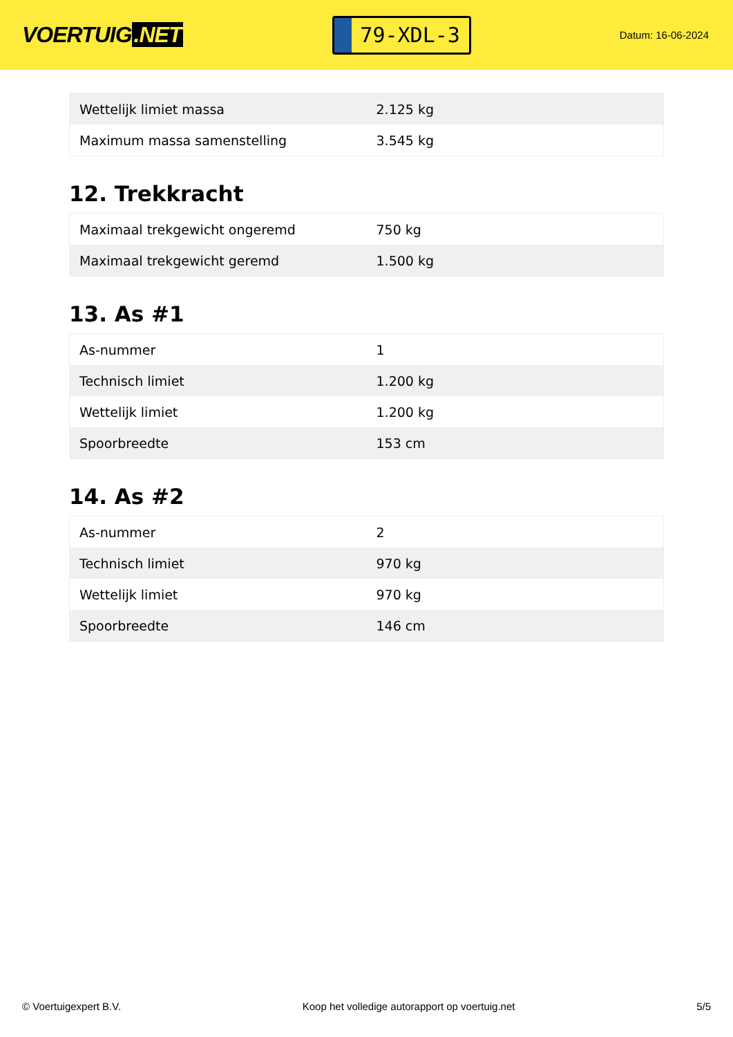VOERTUIG.NET
79-XDL-3
Datum: 16-06-2024
| Wettelijk limiet massa | 2.125 kg |
| Maximum massa samenstelling | 3.545 kg |
12. Trekkracht
| Maximaal trekgewicht ongeremd | 750 kg |
| Maximaal trekgewicht geremd | 1.500 kg |
13. As #1
| As-nummer | 1 |
| Technisch limiet | 1.200 kg |
| Wettelijk limiet | 1.200 kg |
| Spoorbreedte | 153 cm |
14. As #2
| As-nummer | 2 |
| Technisch limiet | 970 kg |
| Wettelijk limiet | 970 kg |
| Spoorbreedte | 146 cm |
© Voertuigexpert B.V. Koop het volledige autorapport op voertuig.net 5/5